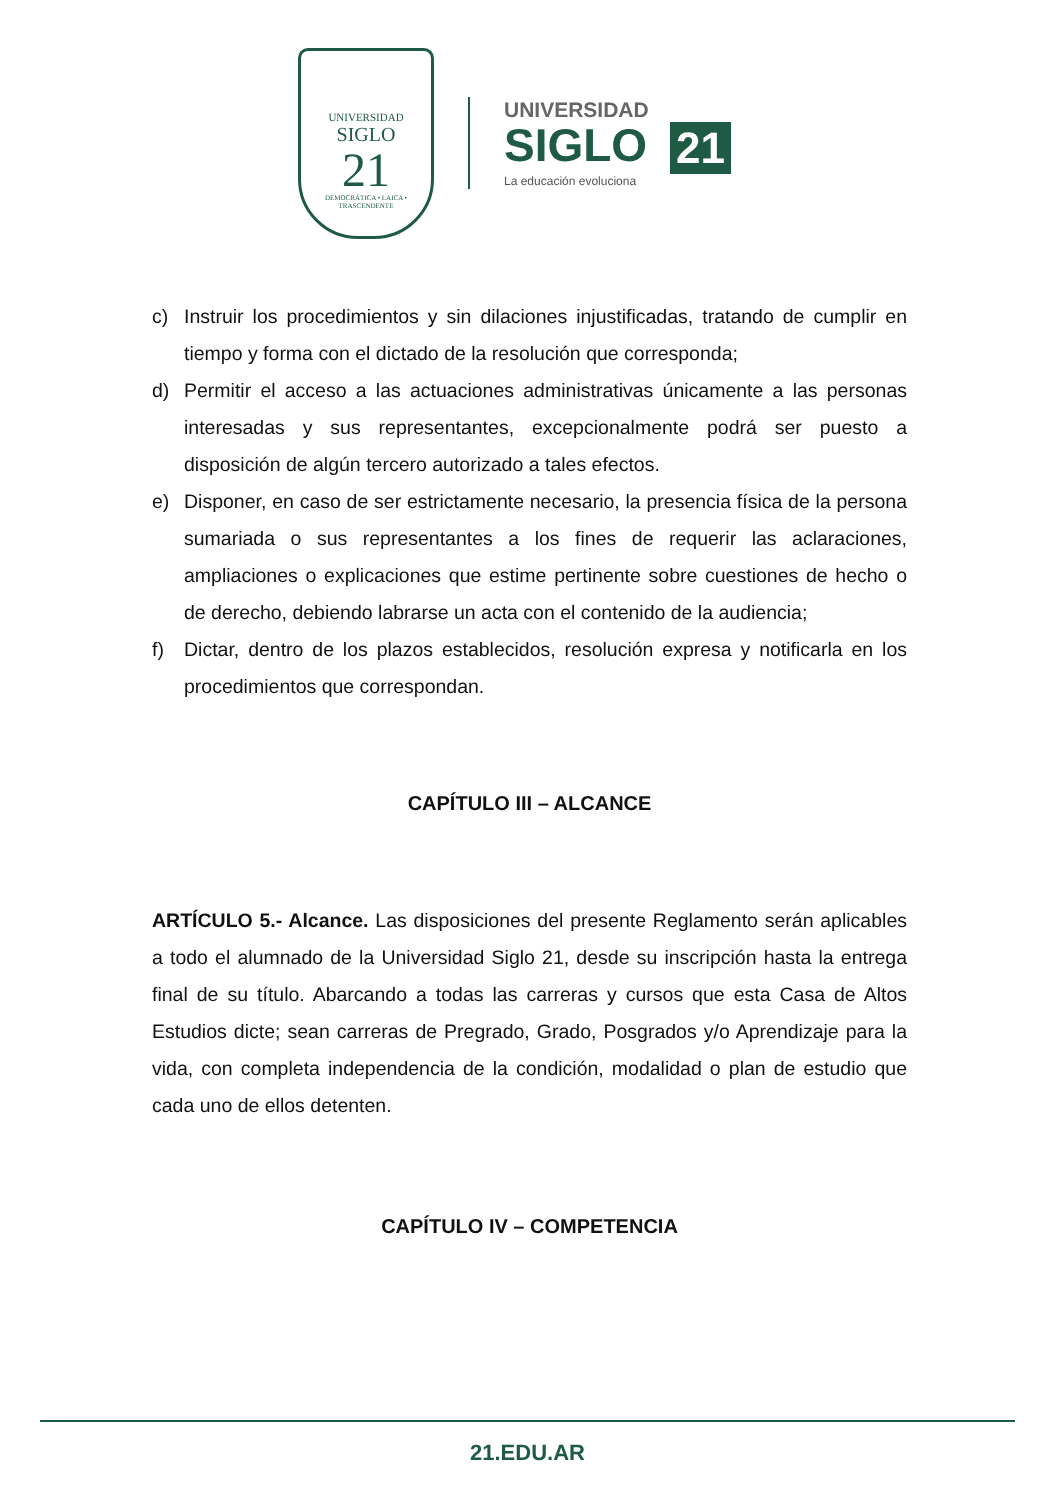UNIVERSIDAD
SIGLO
21
DEMOCRÁTICA • LAICA • TRASCENDENTE
UNIVERSIDAD
SIGLO 21
La educación evoluciona
c) Instruir los procedimientos y sin dilaciones injustificadas, tratando de cumplir en tiempo y forma con el dictado de la resolución que corresponda;
d) Permitir el acceso a las actuaciones administrativas únicamente a las personas interesadas y sus representantes, excepcionalmente podrá ser puesto a disposición de algún tercero autorizado a tales efectos.
e) Disponer, en caso de ser estrictamente necesario, la presencia física de la persona sumariada o sus representantes a los fines de requerir las aclaraciones, ampliaciones o explicaciones que estime pertinente sobre cuestiones de hecho o de derecho, debiendo labrarse un acta con el contenido de la audiencia;
f) Dictar, dentro de los plazos establecidos, resolución expresa y notificarla en los procedimientos que correspondan.
CAPÍTULO III – ALCANCE
ARTÍCULO 5.- Alcance. Las disposiciones del presente Reglamento serán aplicables a todo el alumnado de la Universidad Siglo 21, desde su inscripción hasta la entrega final de su título. Abarcando a todas las carreras y cursos que esta Casa de Altos Estudios dicte; sean carreras de Pregrado, Grado, Posgrados y/o Aprendizaje para la vida, con completa independencia de la condición, modalidad o plan de estudio que cada uno de ellos detenten.
CAPÍTULO IV – COMPETENCIA
21.EDU.AR